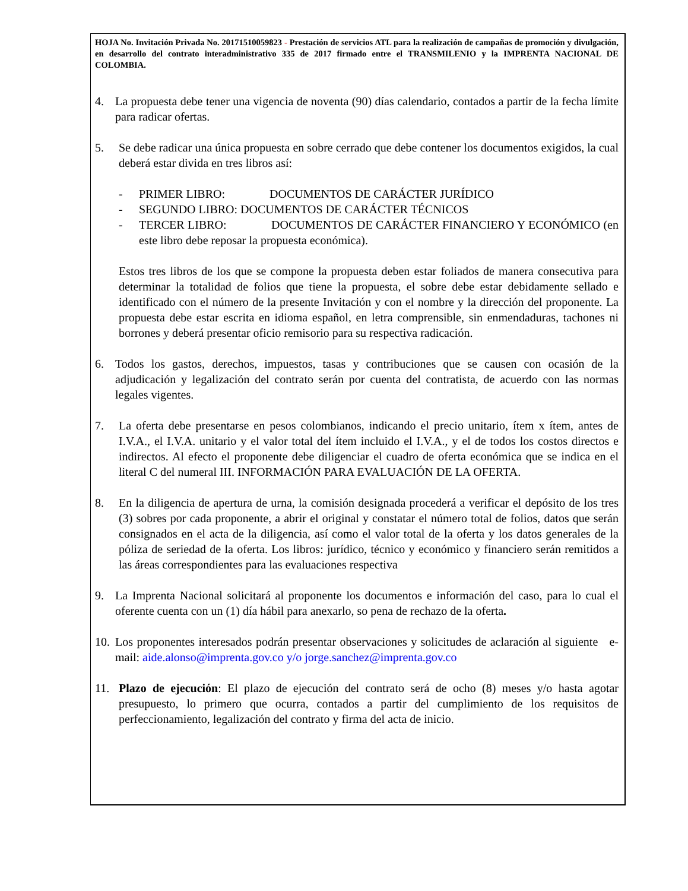HOJA No. Invitación Privada No. 20171510059823 - Prestación de servicios ATL para la realización de campañas de promoción y divulgación, en desarrollo del contrato interadministrativo 335 de 2017 firmado entre el TRANSMILENIO y la IMPRENTA NACIONAL DE COLOMBIA.
4. La propuesta debe tener una vigencia de noventa (90) días calendario, contados a partir de la fecha límite para radicar ofertas.
5. Se debe radicar una única propuesta en sobre cerrado que debe contener los documentos exigidos, la cual deberá estar divida en tres libros así:
- PRIMER LIBRO: DOCUMENTOS DE CARÁCTER JURÍDICO
- SEGUNDO LIBRO: DOCUMENTOS DE CARÁCTER TÉCNICOS
- TERCER LIBRO: DOCUMENTOS DE CARÁCTER FINANCIERO Y ECONÓMICO (en este libro debe reposar la propuesta económica).
Estos tres libros de los que se compone la propuesta deben estar foliados de manera consecutiva para determinar la totalidad de folios que tiene la propuesta, el sobre debe estar debidamente sellado e identificado con el número de la presente Invitación y con el nombre y la dirección del proponente. La propuesta debe estar escrita en idioma español, en letra comprensible, sin enmendaduras, tachones ni borrones y deberá presentar oficio remisorio para su respectiva radicación.
6. Todos los gastos, derechos, impuestos, tasas y contribuciones que se causen con ocasión de la adjudicación y legalización del contrato serán por cuenta del contratista, de acuerdo con las normas legales vigentes.
7. La oferta debe presentarse en pesos colombianos, indicando el precio unitario, ítem x ítem, antes de I.V.A., el I.V.A. unitario y el valor total del ítem incluido el I.V.A., y el de todos los costos directos e indirectos. Al efecto el proponente debe diligenciar el cuadro de oferta económica que se indica en el literal C del numeral III. INFORMACIÓN PARA EVALUACIÓN DE LA OFERTA.
8. En la diligencia de apertura de urna, la comisión designada procederá a verificar el depósito de los tres (3) sobres por cada proponente, a abrir el original y constatar el número total de folios, datos que serán consignados en el acta de la diligencia, así como el valor total de la oferta y los datos generales de la póliza de seriedad de la oferta. Los libros: jurídico, técnico y económico y financiero serán remitidos a las áreas correspondientes para las evaluaciones respectiva
9. La Imprenta Nacional solicitará al proponente los documentos e información del caso, para lo cual el oferente cuenta con un (1) día hábil para anexarlo, so pena de rechazo de la oferta.
10.
Los proponentes interesados podrán presentar observaciones y solicitudes de aclaración al siguiente e-mail: aide.alonso@imprenta.gov.co y/o jorge.sanchez@imprenta.gov.co
11. Plazo de ejecución: El plazo de ejecución del contrato será de ocho (8) meses y/o hasta agotar presupuesto, lo primero que ocurra, contados a partir del cumplimiento de los requisitos de perfeccionamiento, legalización del contrato y firma del acta de inicio.